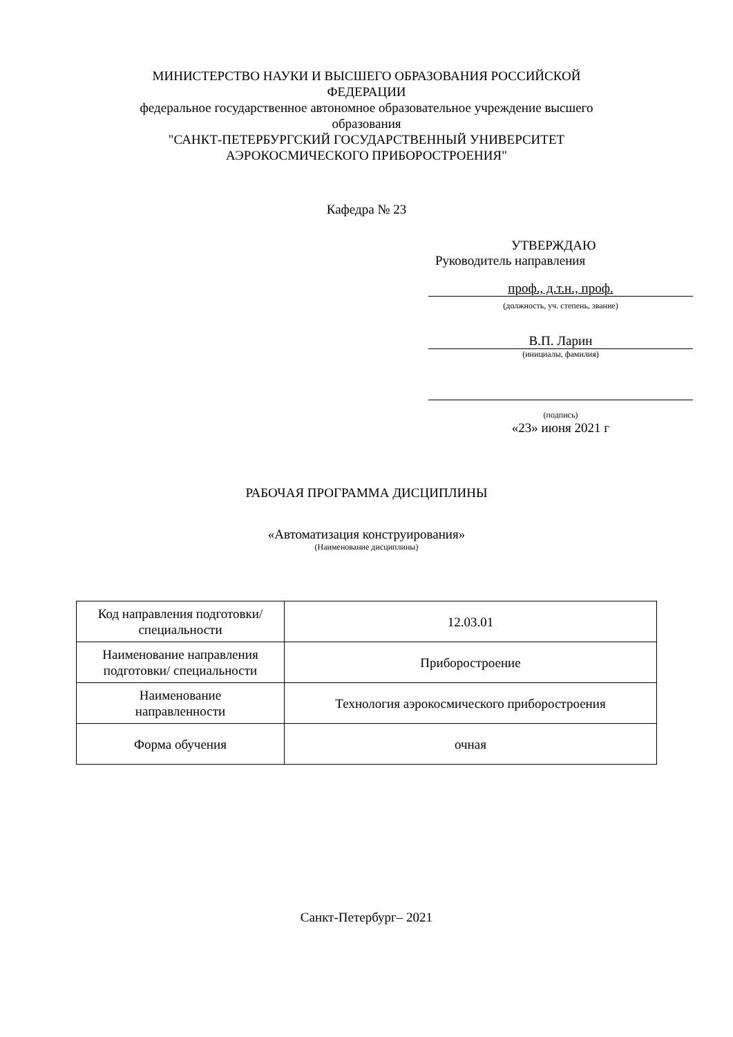МИНИСТЕРСТВО НАУКИ И ВЫСШЕГО ОБРАЗОВАНИЯ РОССИЙСКОЙ
ФЕДЕРАЦИИ
федеральное государственное автономное образовательное учреждение высшего
образования
"САНКТ-ПЕТЕРБУРГСКИЙ ГОСУДАРСТВЕННЫЙ УНИВЕРСИТЕТ
АЭРОКОСМИЧЕСКОГО ПРИБОРОСТРОЕНИЯ"
Кафедра № 23
УТВЕРЖДАЮ
Руководитель направления
проф., д.т.н., проф.
(должность, уч. степень, звание)
В.П. Ларин
(инициалы, фамилия)
(подпись)
«23» июня 2021 г
РАБОЧАЯ ПРОГРАММА ДИСЦИПЛИНЫ
«Автоматизация конструирования»
(Наименование дисциплины)
| Код направления подготовки/ специальности | 12.03.01 |
| Наименование направления подготовки/ специальности | Приборостроение |
| Наименование направленности | Технология аэрокосмического приборостроения |
| Форма обучения | очная |
Санкт-Петербург– 2021